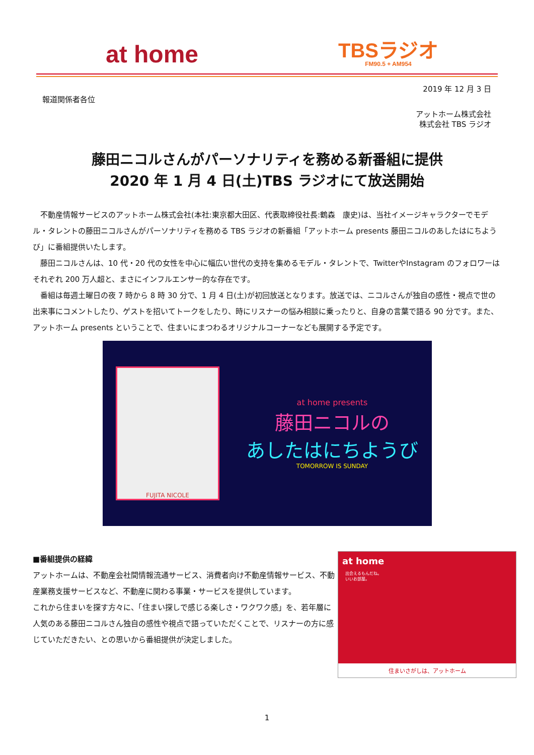at home
TBSラジオ
FM90.5 + AM954
2019 年 12 月 3 日
報道関係者各位
アットホーム株式会社
株式会社 TBS ラジオ
藤田ニコルさんがパーソナリティを務める新番組に提供
2020 年 1 月 4 日(土)TBS ラジオにて放送開始
不動産情報サービスのアットホーム株式会社(本社:東京都大田区、代表取締役社長:鶴森　康史)は、当社イメージキャラクターでモデル・タレントの藤田ニコルさんがパーソナリティを務める TBS ラジオの新番組「アットホーム presents 藤田ニコルのあしたはにちようび」に番組提供いたします。
藤田ニコルさんは、10 代・20 代の女性を中心に幅広い世代の支持を集めるモデル・タレントで、TwitterやInstagram のフォロワーはそれぞれ 200 万人超と、まさにインフルエンサー的な存在です。
番組は毎週土曜日の夜 7 時から 8 時 30 分で、1 月 4 日(土)が初回放送となります。放送では、ニコルさんが独自の感性・視点で世の出来事にコメントしたり、ゲストを招いてトークをしたり、時にリスナーの悩み相談に乗ったりと、自身の言葉で語る 90 分です。また、アットホーム presents ということで、住まいにまつわるオリジナルコーナーなども展開する予定です。
FUJITA NICOLE
at home presents
藤田ニコルの
あしたはにちようび
TOMORROW IS SUNDAY
■番組提供の経緯
アットホームは、不動産会社間情報流通サービス、消費者向け不動産情報サービス、不動産業務支援サービスなど、不動産に関わる事業・サービスを提供しています。
これから住まいを探す方々に、「住まい探しで感じる楽しさ・ワクワク感」を、若年層に人気のある藤田ニコルさん独自の感性や視点で語っていただくことで、リスナーの方に感じていただきたい、との思いから番組提供が決定しました。
at home
出会えるもんだね。
いいお部屋。
住まいさがしは、アットホーム
1